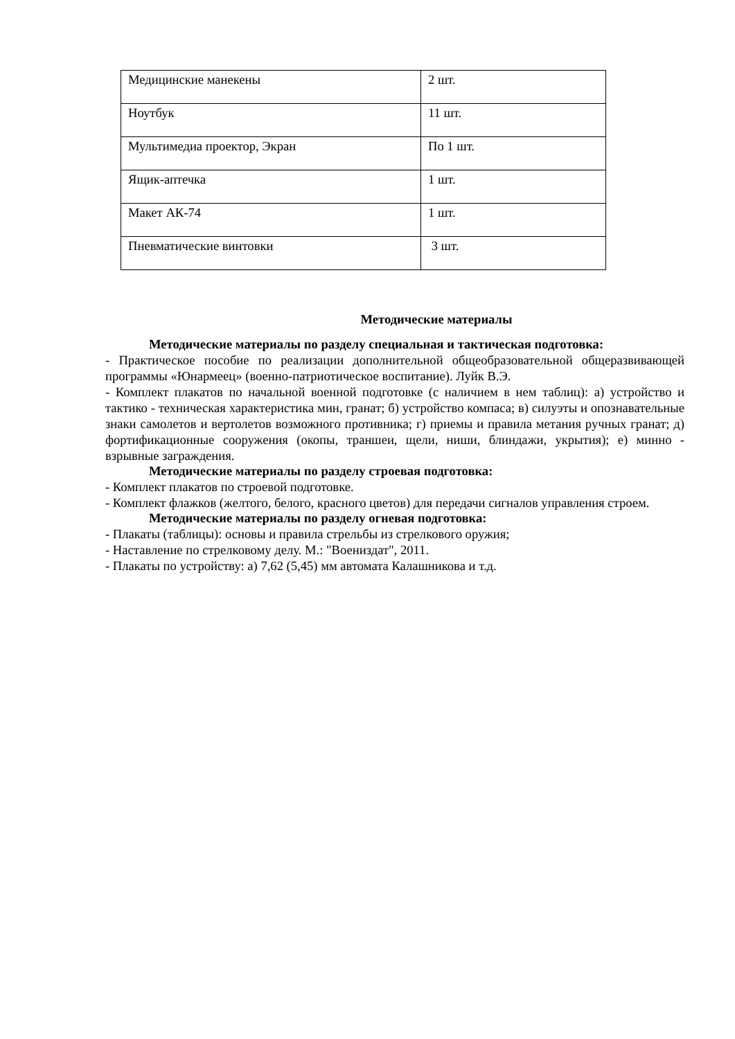| Медицинские манекены | 2 шт. |
| Ноутбук | 11 шт. |
| Мультимедиа проектор, Экран | По 1 шт. |
| Ящик-аптечка | 1 шт. |
| Макет АК-74 | 1 шт. |
| Пневматические винтовки | 3 шт. |
Методические материалы
Методические материалы по разделу специальная и тактическая подготовка:
- Практическое пособие по реализации дополнительной общеобразовательной общеразвивающей программы «Юнармеец» (военно-патриотическое воспитание). Луйк В.Э.
- Комплект плакатов по начальной военной подготовке (с наличием в нем таблиц): а) устройство и тактико - техническая характеристика мин, гранат; б) устройство компаса; в) силуэты и опознавательные знаки самолетов и вертолетов возможного противника; г) приемы и правила метания ручных гранат; д) фортификационные сооружения (окопы, траншеи, щели, ниши, блиндажи, укрытия); е) минно - взрывные заграждения.
Методические материалы по разделу строевая подготовка:
- Комплект плакатов по строевой подготовке.
- Комплект флажков (желтого, белого, красного цветов) для передачи сигналов управления строем.
Методические материалы по разделу огневая подготовка:
- Плакаты (таблицы): основы и правила стрельбы из стрелкового оружия;
- Наставление по стрелковому делу. М.: "Воениздат", 2011.
- Плакаты по устройству: а) 7,62 (5,45) мм автомата Калашникова и т.д.